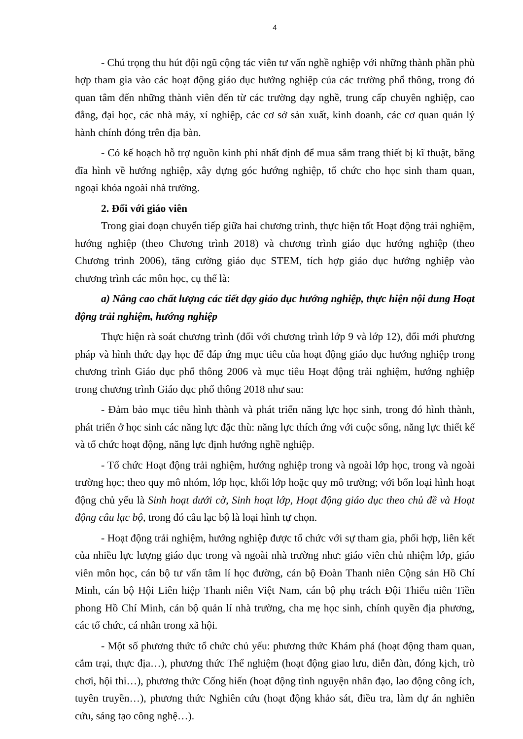4
- Chú trọng thu hút đội ngũ cộng tác viên tư vấn nghề nghiệp với những thành phần phù hợp tham gia vào các hoạt động giáo dục hướng nghiệp của các trường phổ thông, trong đó quan tâm đến những thành viên đến từ các trường dạy nghề, trung cấp chuyên nghiệp, cao đẳng, đại học, các nhà máy, xí nghiệp, các cơ sở sản xuất, kinh doanh, các cơ quan quản lý hành chính đóng trên địa bàn.
- Có kế hoạch hỗ trợ nguồn kinh phí nhất định để mua sắm trang thiết bị kĩ thuật, băng đĩa hình về hướng nghiệp, xây dựng góc hướng nghiệp, tổ chức cho học sinh tham quan, ngoại khóa ngoài nhà trường.
2. Đối với giáo viên
Trong giai đoạn chuyển tiếp giữa hai chương trình, thực hiện tốt Hoạt động trải nghiệm, hướng nghiệp (theo Chương trình 2018) và chương trình giáo dục hướng nghiệp (theo Chương trình 2006), tăng cường giáo dục STEM, tích hợp giáo dục hướng nghiệp vào chương trình các môn học, cụ thể là:
a) Nâng cao chất lượng các tiết dạy giáo dục hướng nghiệp, thực hiện nội dung Hoạt động trải nghiệm, hướng nghiệp
Thực hiện rà soát chương trình (đối với chương trình lớp 9 và lớp 12), đổi mới phương pháp và hình thức dạy học để đáp ứng mục tiêu của hoạt động giáo dục hướng nghiệp trong chương trình Giáo dục phổ thông 2006 và mục tiêu Hoạt động trải nghiệm, hướng nghiệp trong chương trình Giáo dục phổ thông 2018 như sau:
- Đảm bảo mục tiêu hình thành và phát triển năng lực học sinh, trong đó hình thành, phát triển ở học sinh các năng lực đặc thù: năng lực thích ứng với cuộc sống, năng lực thiết kế và tổ chức hoạt động, năng lực định hướng nghề nghiệp.
- Tổ chức Hoạt động trải nghiệm, hướng nghiệp trong và ngoài lớp học, trong và ngoài trường học; theo quy mô nhóm, lớp học, khối lớp hoặc quy mô trường; với bốn loại hình hoạt động chủ yếu là Sinh hoạt dưới cờ, Sinh hoạt lớp, Hoạt động giáo dục theo chủ đề và Hoạt động câu lạc bộ, trong đó câu lạc bộ là loại hình tự chọn.
- Hoạt động trải nghiệm, hướng nghiệp được tổ chức với sự tham gia, phối hợp, liên kết của nhiều lực lượng giáo dục trong và ngoài nhà trường như: giáo viên chủ nhiệm lớp, giáo viên môn học, cán bộ tư vấn tâm lí học đường, cán bộ Đoàn Thanh niên Cộng sản Hồ Chí Minh, cán bộ Hội Liên hiệp Thanh niên Việt Nam, cán bộ phụ trách Đội Thiếu niên Tiền phong Hồ Chí Minh, cán bộ quản lí nhà trường, cha mẹ học sinh, chính quyền địa phương, các tổ chức, cá nhân trong xã hội.
- Một số phương thức tổ chức chủ yếu: phương thức Khám phá (hoạt động tham quan, cắm trại, thực địa…), phương thức Thể nghiệm (hoạt động giao lưu, diễn đàn, đóng kịch, trò chơi, hội thi…), phương thức Cống hiến (hoạt động tình nguyện nhân đạo, lao động công ích, tuyên truyền…), phương thức Nghiên cứu (hoạt động khảo sát, điều tra, làm dự án nghiên cứu, sáng tạo công nghệ…).